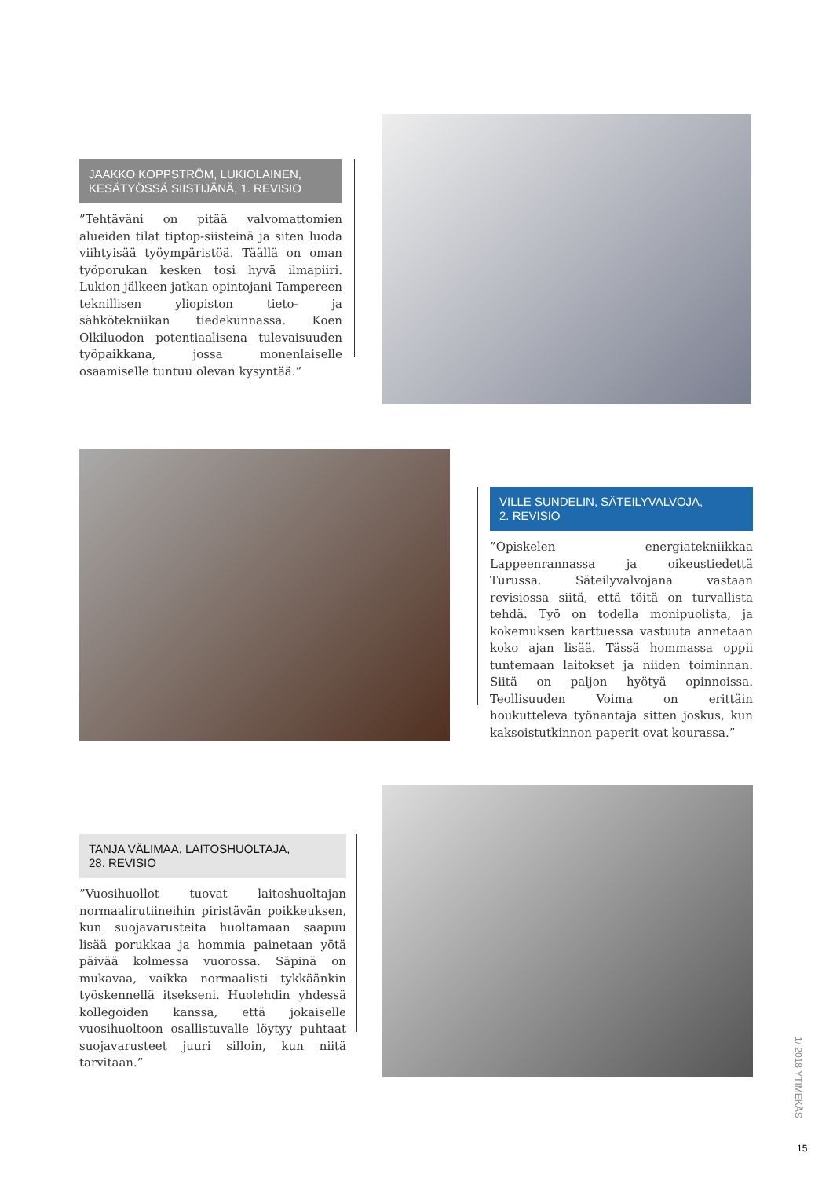JAAKKO KOPPSTRÖM, LUKIOLAINEN,
KESÄTYÖSSÄ SIISTIJÄNÄ, 1. REVISIO
”Tehtäväni on pitää valvomattomien alueiden tilat tiptop-siisteinä ja siten luoda viihtyisää työympäristöä. Täällä on oman työporukan kesken tosi hyvä ilmapiiri. Lukion jälkeen jatkan opintojani Tampereen teknillisen yliopiston tieto- ja sähkötekniikan tiedekunnassa. Koen Olkiluodon potentiaalisena tulevaisuuden työpaikkana, jossa monenlaiselle osaamiselle tuntuu olevan kysyntää.”
VILLE SUNDELIN, SÄTEILYVALVOJA,
2. REVISIO
”Opiskelen energiatekniikkaa Lappeenrannassa ja oikeustiedettä Turussa. Säteilyvalvojana vastaan revisiossa siitä, että töitä on turvallista tehdä. Työ on todella monipuolista, ja kokemuksen karttuessa vastuuta annetaan koko ajan lisää. Tässä hommassa oppii tuntemaan laitokset ja niiden toiminnan. Siitä on paljon hyötyä opinnoissa. Teollisuuden Voima on erittäin houkutteleva työnantaja sitten joskus, kun kaksoistutkinnon paperit ovat kourassa.”
TANJA VÄLIMAA, LAITOSHUOLTAJA,
28. REVISIO
”Vuosihuollot tuovat laitoshuoltajan normaalirutiineihin piristävän poikkeuksen, kun suojavarusteita huoltamaan saapuu lisää porukkaa ja hommia painetaan yötä päivää kolmessa vuorossa. Säpinä on mukavaa, vaikka normaalisti tykkäänkin työskennellä itsekseni. Huolehdin yhdessä kollegoiden kanssa, että jokaiselle vuosihuoltoon osallistuvalle löytyy puhtaat suojavarusteet juuri silloin, kun niitä tarvitaan.”
1/ 2018 YTIMEKÄS
15